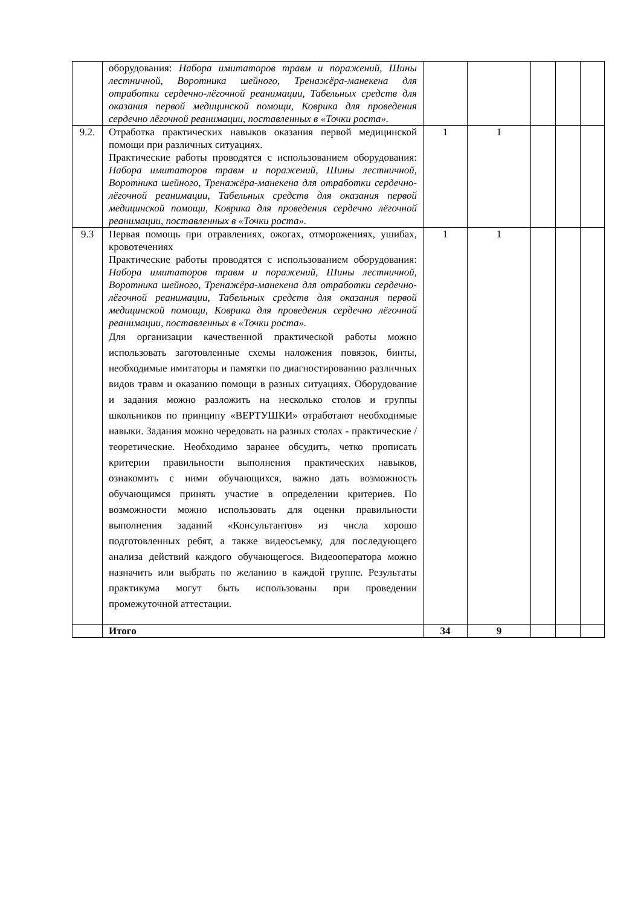| | оборудования: Набора имитаторов травм и поражений, Шины лестничной, Воротника шейного, Тренажёра-манекена для отработки сердечно-лёгочной реанимации, Табельных средств для оказания первой медицинской помощи, Коврика для проведения сердечно лёгочной реанимации, поставленных в «Точки роста». | | | | | |
| 9.2. | Отработка практических навыков оказания первой медицинской помощи при различных ситуациях. Практические работы проводятся с использованием оборудования: Набора имитаторов травм и поражений, Шины лестничной, Воротника шейного, Тренажёра-манекена для отработки сердечно-лёгочной реанимации, Табельных средств для оказания первой медицинской помощи, Коврика для проведения сердечно лёгочной реанимации, поставленных в «Точки роста». | 1 | 1 | | | |
| 9.3 | Первая помощь при отравлениях, ожогах, отморожениях, ушибах, кровотечениях Практические работы проводятся с использованием оборудования: Набора имитаторов травм и поражений, Шины лестничной, Воротника шейного, Тренажёра-манекена для отработки сердечно-лёгочной реанимации, Табельных средств для оказания первой медицинской помощи, Коврика для проведения сердечно лёгочной реанимации, поставленных в «Точки роста». Для организации качественной практической работы можно использовать заготовленные схемы наложения повязок, бинты, необходимые имитаторы и памятки по диагностированию различных видов травм и оказанию помощи в разных ситуациях. Оборудование и задания можно разложить на несколько столов и группы школьников по принципу «ВЕРТУШКИ» отработают необходимые навыки. Задания можно чередовать на разных столах - практические /теоретические. Необходимо заранее обсудить, четко прописать критерии правильности выполнения практических навыков, ознакомить с ними обучающихся, важно дать возможность обучающимся принять участие в определении критериев. По возможности можно использовать для оценки правильности выполнения заданий «Консультантов» из числа хорошо подготовленных ребят, а также видеосъемку, для последующего анализа действий каждого обучающегося. Видеооператора можно назначить или выбрать по желанию в каждой группе. Результаты практикума могут быть использованы при проведении промежуточной аттестации. | 1 | 1 | | | |
| | Итого | 34 | 9 | | | |